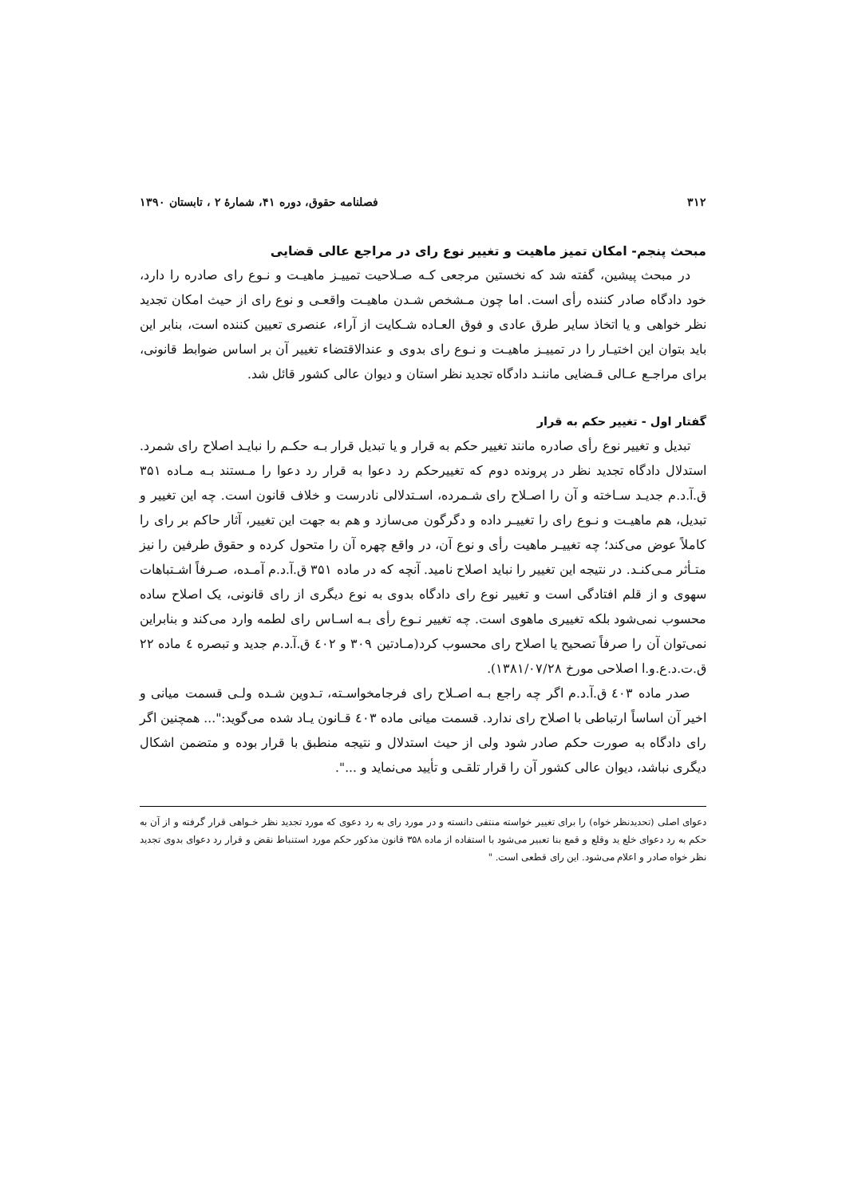۳۱۲ فصلنامه حقوق، دوره ۴۱، شمارۀ ۲ ، تابستان ۱۳۹۰
مبحث پنجم- امکان تمیز ماهیت و تغییر نوع رای در مراجع عالی قضایی
در مبحث پیشین، گفته شد که نخستین مرجعی کـه صـلاحیت تمییـز ماهیـت و نـوع رای صادره را دارد، خود دادگاه صادر کننده رأی است. اما چون مـشخص شـدن ماهیـت واقعـی و نوع رای از حیث امکان تجدید نظر خواهی و یا اتخاذ سایر طرق عادی و فوق العـاده شـکایت از آراء، عنصری تعیین کننده است، بنابر این باید بتوان این اختیـار را در تمییـز ماهیـت و نـوع رای بدوی و عندالاقتضاء تغییر آن بر اساس ضوابط قانونی، برای مراجـع عـالی قـضایی ماننـد دادگاه تجدید نظر استان و دیوان عالی کشور قائل شد.
گفتار اول - تغییر حکم به قرار
تبدیل و تغییر نوع رأی صادره مانند تغییر حکم به قرار و یا تبدیل قرار بـه حکـم را نبایـد اصلاح رای شمرد. استدلال دادگاه تجدید نظر در پرونده دوم که تغییرحکم رد دعوا به قرار رد دعوا را مـستند بـه مـاده ۳۵۱ ق.آ.د.م جدیـد سـاخته و آن را اصـلاح رای شـمرده، اسـتدلالی نادرست و خلاف قانون است. چه این تغییر و تبدیل، هم ماهیـت و نـوع رای را تغییـر داده و دگرگون می‌سازد و هم به جهت این تغییر، آثار حاکم بر رای را کاملاً عوض می‌کند؛ چه تغییـر ماهیت رأی و نوع آن، در واقع چهره آن را متحول کرده و حقوق طرفین را نیز متـأثر مـی‌کنـد. در نتیجه این تغییر را نباید اصلاح نامید. آنچه که در ماده ۳۵۱ ق.آ.د.م آمـده، صـرفاً اشـتباهات سهوی و از قلم افتادگی است و تغییر نوع رای دادگاه بدوی به نوع دیگری از رای قانونی، یک اصلاح ساده محسوب نمی‌شود بلکه تغییری ماهوی است. چه تغییر نـوع رأی بـه اسـاس رای لطمه وارد می‌کند و بنابراین نمی‌توان آن را صرفاً تصحیح یا اصلاح رای محسوب کرد(مـادتین ۳۰۹ و ٤۰۲ ق.آ.د.م جدید و تبصره ٤ ماده ۲۲ ق.ت.د.ع.و.ا اصلاحی مورخ ۱۳۸۱/۰۷/۲۸).
صدر ماده ٤۰۳ ق.آ.د.م اگر چه راجع بـه اصـلاح رای فرجامخواسـته، تـدوین شـده ولـی قسمت میانی و اخیر آن اساساً ارتباطی با اصلاح رای ندارد. قسمت میانی ماده ٤۰۳ قـانون یـاد شده می‌گوید:"... همچنین اگر رای دادگاه به صورت حکم صادر شود ولی از حیث استدلال و نتیجه منطبق با قرار بوده و متضمن اشکال دیگری نباشد، دیوان عالی کشور آن را قرار تلقـی و تأیید می‌نماید و ...".
دعوای اصلی (تحدیدنظر خواه) را برای تغییر خواسته منتفی دانسته و در مورد رای به رد دعوی که مورد تجدید نظر خـواهی قرار گرفته و از آن به حکم به رد دعوای خلع ید وقلع و قمع بنا تعبیر می‌شود با استفاده از ماده ۳۵۸ قانون مذکور حکم مورد استنباط نقض و قرار رد دعوای بدوی تجدید نظر خواه صادر و اعلام می‌شود. این رای قطعی است. "